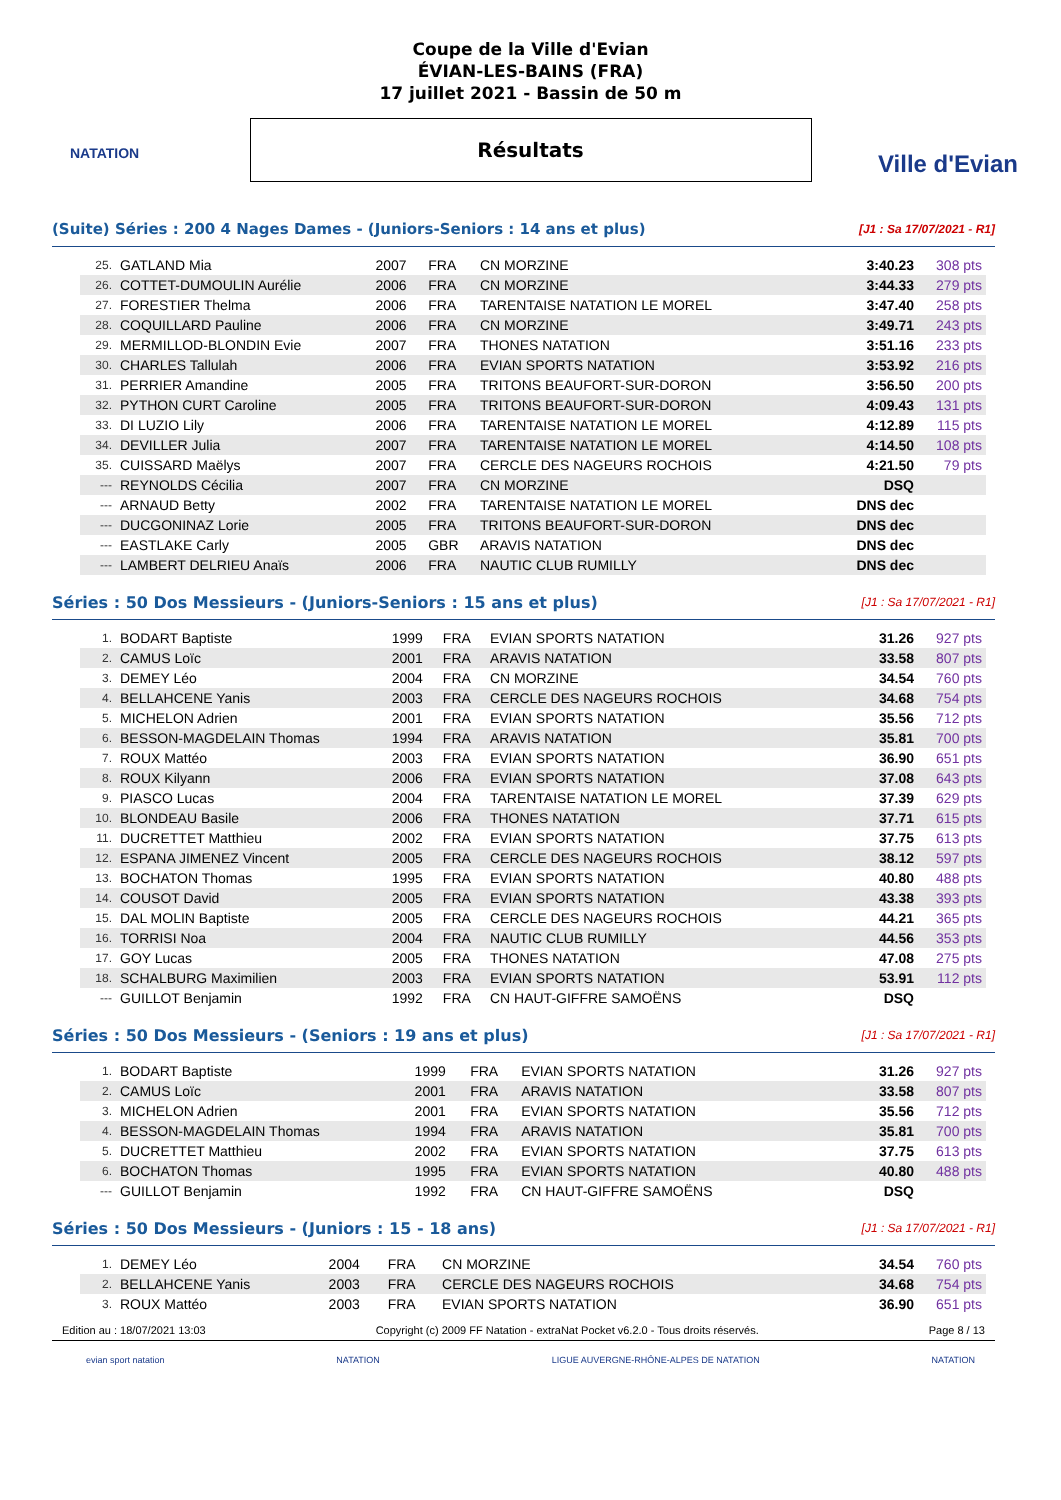NATATION Ville d'Evian
Coupe de la Ville d'Evian
ÉVIAN-LES-BAINS (FRA)
17 juillet 2021 - Bassin de 50 m
Résultats
(Suite) Séries : 200 4 Nages Dames - (Juniors-Seniors : 14 ans et plus)
[J1 : Sa 17/07/2021 - R1]
| 25. | GATLAND Mia | 2007 | FRA | CN MORZINE | 3:40.23 | 308 pts |
| 26. | COTTET-DUMOULIN Aurélie | 2006 | FRA | CN MORZINE | 3:44.33 | 279 pts |
| 27. | FORESTIER Thelma | 2006 | FRA | TARENTAISE NATATION LE MOREL | 3:47.40 | 258 pts |
| 28. | COQUILLARD Pauline | 2006 | FRA | CN MORZINE | 3:49.71 | 243 pts |
| 29. | MERMILLOD-BLONDIN Evie | 2007 | FRA | THONES NATATION | 3:51.16 | 233 pts |
| 30. | CHARLES Tallulah | 2006 | FRA | EVIAN SPORTS NATATION | 3:53.92 | 216 pts |
| 31. | PERRIER Amandine | 2005 | FRA | TRITONS BEAUFORT-SUR-DORON | 3:56.50 | 200 pts |
| 32. | PYTHON CURT Caroline | 2005 | FRA | TRITONS BEAUFORT-SUR-DORON | 4:09.43 | 131 pts |
| 33. | DI LUZIO Lily | 2006 | FRA | TARENTAISE NATATION LE MOREL | 4:12.89 | 115 pts |
| 34. | DEVILLER Julia | 2007 | FRA | TARENTAISE NATATION LE MOREL | 4:14.50 | 108 pts |
| 35. | CUISSARD Maëlys | 2007 | FRA | CERCLE DES NAGEURS ROCHOIS | 4:21.50 | 79 pts |
| --- | REYNOLDS Cécilia | 2007 | FRA | CN MORZINE | DSQ | |
| --- | ARNAUD Betty | 2002 | FRA | TARENTAISE NATATION LE MOREL | DNS dec | |
| --- | DUCGONINAZ Lorie | 2005 | FRA | TRITONS BEAUFORT-SUR-DORON | DNS dec | |
| --- | EASTLAKE Carly | 2005 | GBR | ARAVIS NATATION | DNS dec | |
| --- | LAMBERT DELRIEU Anaïs | 2006 | FRA | NAUTIC CLUB RUMILLY | DNS dec | |
Séries : 50 Dos Messieurs - (Juniors-Seniors : 15 ans et plus)
[J1 : Sa 17/07/2021 - R1]
| 1. | BODART Baptiste | 1999 | FRA | EVIAN SPORTS NATATION | 31.26 | 927 pts |
| 2. | CAMUS Loïc | 2001 | FRA | ARAVIS NATATION | 33.58 | 807 pts |
| 3. | DEMEY Léo | 2004 | FRA | CN MORZINE | 34.54 | 760 pts |
| 4. | BELLAHCENE Yanis | 2003 | FRA | CERCLE DES NAGEURS ROCHOIS | 34.68 | 754 pts |
| 5. | MICHELON Adrien | 2001 | FRA | EVIAN SPORTS NATATION | 35.56 | 712 pts |
| 6. | BESSON-MAGDELAIN Thomas | 1994 | FRA | ARAVIS NATATION | 35.81 | 700 pts |
| 7. | ROUX Mattéo | 2003 | FRA | EVIAN SPORTS NATATION | 36.90 | 651 pts |
| 8. | ROUX Kilyann | 2006 | FRA | EVIAN SPORTS NATATION | 37.08 | 643 pts |
| 9. | PIASCO Lucas | 2004 | FRA | TARENTAISE NATATION LE MOREL | 37.39 | 629 pts |
| 10. | BLONDEAU Basile | 2006 | FRA | THONES NATATION | 37.71 | 615 pts |
| 11. | DUCRETTET Matthieu | 2002 | FRA | EVIAN SPORTS NATATION | 37.75 | 613 pts |
| 12. | ESPANA JIMENEZ Vincent | 2005 | FRA | CERCLE DES NAGEURS ROCHOIS | 38.12 | 597 pts |
| 13. | BOCHATON Thomas | 1995 | FRA | EVIAN SPORTS NATATION | 40.80 | 488 pts |
| 14. | COUSOT David | 2005 | FRA | EVIAN SPORTS NATATION | 43.38 | 393 pts |
| 15. | DAL MOLIN Baptiste | 2005 | FRA | CERCLE DES NAGEURS ROCHOIS | 44.21 | 365 pts |
| 16. | TORRISI Noa | 2004 | FRA | NAUTIC CLUB RUMILLY | 44.56 | 353 pts |
| 17. | GOY Lucas | 2005 | FRA | THONES NATATION | 47.08 | 275 pts |
| 18. | SCHALBURG Maximilien | 2003 | FRA | EVIAN SPORTS NATATION | 53.91 | 112 pts |
| --- | GUILLOT Benjamin | 1992 | FRA | CN HAUT-GIFFRE SAMOËNS | DSQ | |
Séries : 50 Dos Messieurs - (Seniors : 19 ans et plus)
[J1 : Sa 17/07/2021 - R1]
| 1. | BODART Baptiste | 1999 | FRA | EVIAN SPORTS NATATION | 31.26 | 927 pts |
| 2. | CAMUS Loïc | 2001 | FRA | ARAVIS NATATION | 33.58 | 807 pts |
| 3. | MICHELON Adrien | 2001 | FRA | EVIAN SPORTS NATATION | 35.56 | 712 pts |
| 4. | BESSON-MAGDELAIN Thomas | 1994 | FRA | ARAVIS NATATION | 35.81 | 700 pts |
| 5. | DUCRETTET Matthieu | 2002 | FRA | EVIAN SPORTS NATATION | 37.75 | 613 pts |
| 6. | BOCHATON Thomas | 1995 | FRA | EVIAN SPORTS NATATION | 40.80 | 488 pts |
| --- | GUILLOT Benjamin | 1992 | FRA | CN HAUT-GIFFRE SAMOËNS | DSQ | |
Séries : 50 Dos Messieurs - (Juniors : 15 - 18 ans)
[J1 : Sa 17/07/2021 - R1]
| 1. | DEMEY Léo | 2004 | FRA | CN MORZINE | 34.54 | 760 pts |
| 2. | BELLAHCENE Yanis | 2003 | FRA | CERCLE DES NAGEURS ROCHOIS | 34.68 | 754 pts |
| 3. | ROUX Mattéo | 2003 | FRA | EVIAN SPORTS NATATION | 36.90 | 651 pts |
Edition au : 18/07/2021 13:03 Copyright (c) 2009 FF Natation - extraNat Pocket v6.2.0 - Tous droits réservés. Page 8 / 13
evian sport natation NATATION LIGUE AUVERGNE-RHÔNE-ALPES DE NATATION NATATION